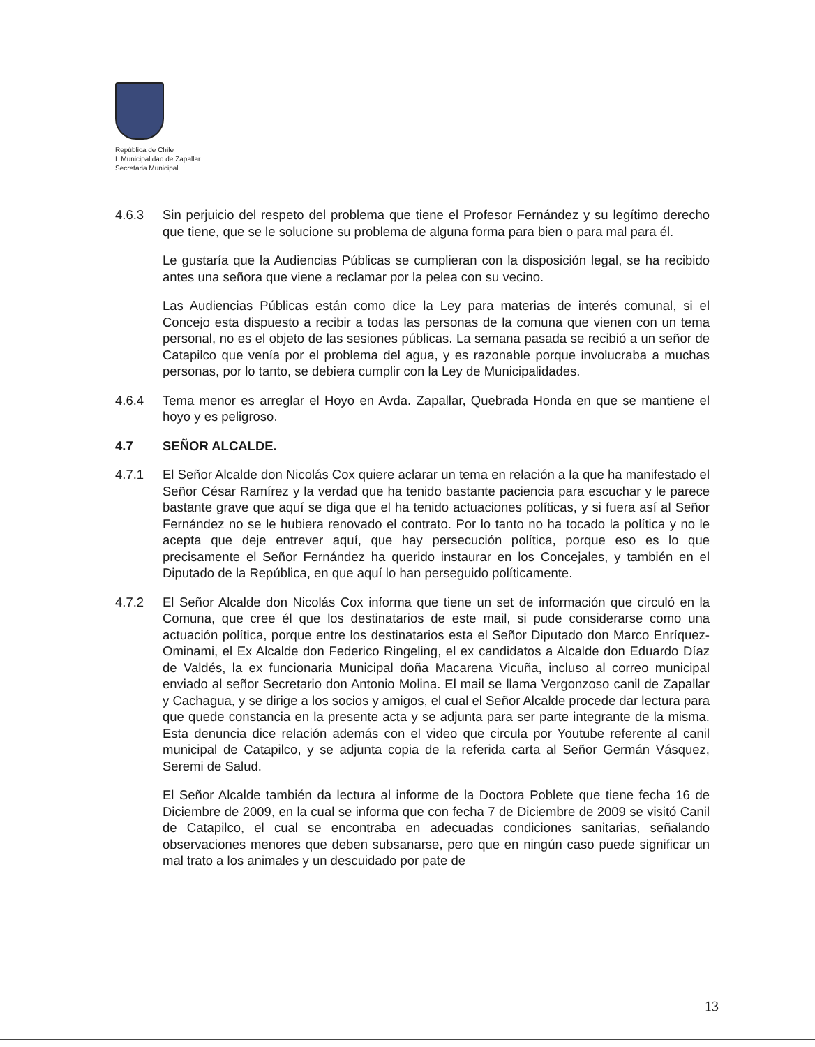República de Chile
I. Municipalidad de Zapallar
Secretaria Municipal
4.6.3 Sin perjuicio del respeto del problema que tiene el Profesor Fernández y su legítimo derecho que tiene, que se le solucione su problema de alguna forma para bien o para mal para él.
Le gustaría que la Audiencias Públicas se cumplieran con la disposición legal, se ha recibido antes una señora que viene a reclamar por la pelea con su vecino.
Las Audiencias Públicas están como dice la Ley para materias de interés comunal, si el Concejo esta dispuesto a recibir a todas las personas de la comuna que vienen con un tema personal, no es el objeto de las sesiones públicas. La semana pasada se recibió a un señor de Catapilco que venía por el problema del agua, y es razonable porque involucraba a muchas personas, por lo tanto, se debiera cumplir con la Ley de Municipalidades.
4.6.4 Tema menor es arreglar el Hoyo en Avda. Zapallar, Quebrada Honda en que se mantiene el hoyo y es peligroso.
4.7 SEÑOR ALCALDE.
4.7.1 El Señor Alcalde don Nicolás Cox quiere aclarar un tema en relación a la que ha manifestado el Señor César Ramírez y la verdad que ha tenido bastante paciencia para escuchar y le parece bastante grave que aquí se diga que el ha tenido actuaciones políticas, y si fuera así al Señor Fernández no se le hubiera renovado el contrato. Por lo tanto no ha tocado la política y no le acepta que deje entrever aquí, que hay persecución política, porque eso es lo que precisamente el Señor Fernández ha querido instaurar en los Concejales, y también en el Diputado de la República, en que aquí lo han perseguido políticamente.
4.7.2 El Señor Alcalde don Nicolás Cox informa que tiene un set de información que circuló en la Comuna, que cree él que los destinatarios de este mail, si pude considerarse como una actuación política, porque entre los destinatarios esta el Señor Diputado don Marco Enríquez-Ominami, el Ex Alcalde don Federico Ringeling, el ex candidatos a Alcalde don Eduardo Díaz de Valdés, la ex funcionaria Municipal doña Macarena Vicuña, incluso al correo municipal enviado al señor Secretario don Antonio Molina. El mail se llama Vergonzoso canil de Zapallar y Cachagua, y se dirige a los socios y amigos, el cual el Señor Alcalde procede dar lectura para que quede constancia en la presente acta y se adjunta para ser parte integrante de la misma. Esta denuncia dice relación además con el video que circula por Youtube referente al canil municipal de Catapilco, y se adjunta copia de la referida carta al Señor Germán Vásquez, Seremi de Salud.
El Señor Alcalde también da lectura al informe de la Doctora Poblete que tiene fecha 16 de Diciembre de 2009, en la cual se informa que con fecha 7 de Diciembre de 2009 se visitó Canil de Catapilco, el cual se encontraba en adecuadas condiciones sanitarias, señalando observaciones menores que deben subsanarse, pero que en ningún caso puede significar un mal trato a los animales y un descuidado por pate de
13